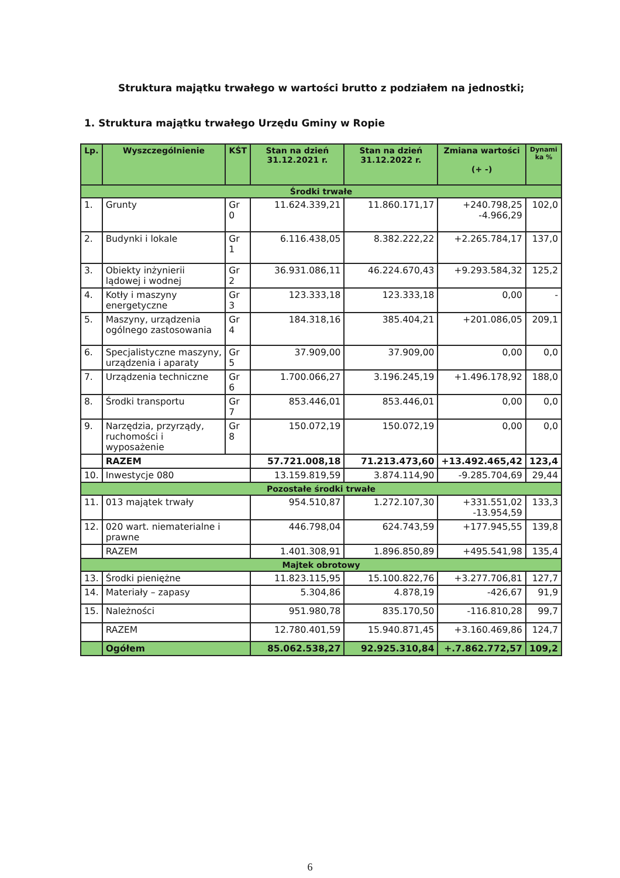Struktura majątku trwałego w wartości brutto z podziałem na jednostki;
1. Struktura majątku trwałego Urzędu Gminy w Ropie
| Lp. | Wyszczególnienie | KŚT | Stan na dzień 31.12.2021 r. | Stan na dzień 31.12.2022 r. | Zmiana wartości (+ -) | Dynami ka % |
| --- | --- | --- | --- | --- | --- | --- |
| Środki trwałe | | | | | | |
| 1. | Grunty | Gr 0 | 11.624.339,21 | 11.860.171,17 | +240.798,25 -4.966,29 | 102,0 |
| 2. | Budynki i lokale | Gr 1 | 6.116.438,05 | 8.382.222,22 | +2.265.784,17 | 137,0 |
| 3. | Obiekty inżynierii lądowej i wodnej | Gr 2 | 36.931.086,11 | 46.224.670,43 | +9.293.584,32 | 125,2 |
| 4. | Kotły i maszyny energetyczne | Gr 3 | 123.333,18 | 123.333,18 | 0,00 | - |
| 5. | Maszyny, urządzenia ogólnego zastosowania | Gr 4 | 184.318,16 | 385.404,21 | +201.086,05 | 209,1 |
| 6. | Specjalistyczne maszyny, urządzenia i aparaty | Gr 5 | 37.909,00 | 37.909,00 | 0,00 | 0,0 |
| 7. | Urządzenia techniczne | Gr 6 | 1.700.066,27 | 3.196.245,19 | +1.496.178,92 | 188,0 |
| 8. | Środki transportu | Gr 7 | 853.446,01 | 853.446,01 | 0,00 | 0,0 |
| 9. | Narzędzia, przyrządy, ruchomości i wyposażenie | Gr 8 | 150.072,19 | 150.072,19 | 0,00 | 0,0 |
| | RAZEM | | 57.721.008,18 | 71.213.473,60 | +13.492.465,42 | 123,4 |
| 10. | Inwestycje 080 | | 13.159.819,59 | 3.874.114,90 | -9.285.704,69 | 29,44 |
| Pozostałe środki trwałe | | | | | | |
| 11. | 013 majątek trwały | | 954.510,87 | 1.272.107,30 | +331.551,02 -13.954,59 | 133,3 |
| 12. | 020 wart. niematerialne i prawne | | 446.798,04 | 624.743,59 | +177.945,55 | 139,8 |
| | RAZEM | | 1.401.308,91 | 1.896.850,89 | +495.541,98 | 135,4 |
| Majtek obrotowy | | | | | | |
| 13. | Środki pieniężne | | 11.823.115,95 | 15.100.822,76 | +3.277.706,81 | 127,7 |
| 14. | Materiały – zapasy | | 5.304,86 | 4.878,19 | -426,67 | 91,9 |
| 15. | Należności | | 951.980,78 | 835.170,50 | -116.810,28 | 99,7 |
| | RAZEM | | 12.780.401,59 | 15.940.871,45 | +3.160.469,86 | 124,7 |
| | Ogółem | | 85.062.538,27 | 92.925.310,84 | +.7.862.772,57 | 109,2 |
6